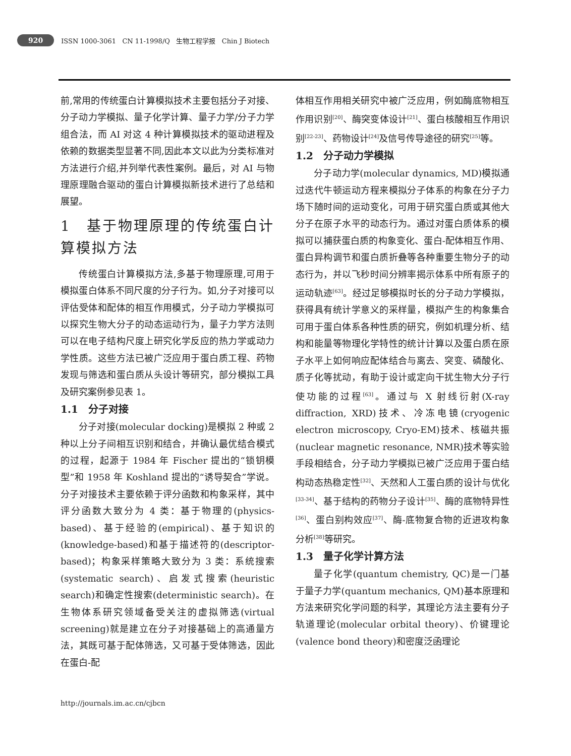920 ISSN 1000-3061 CN 11-1998/Q 生物工程学报 Chin J Biotech
前,常用的传统蛋白计算模拟技术主要包括分子对接、分子动力学模拟、量子化学计算、量子力学/分子力学组合法，而 AI 对这 4 种计算模拟技术的驱动进程及依赖的数据类型显著不同,因此本文以此为分类标准对方法进行介绍,并列举代表性案例。最后，对 AI 与物理原理融合驱动的蛋白计算模拟新技术进行了总结和展望。
1　基于物理原理的传统蛋白计算模拟方法
传统蛋白计算模拟方法,多基于物理原理,可用于模拟蛋白体系不同尺度的分子行为。如,分子对接可以评估受体和配体的相互作用模式，分子动力学模拟可以探究生物大分子的动态运动行为，量子力学方法则可以在电子结构尺度上研究化学反应的热力学或动力学性质。这些方法已被广泛应用于蛋白质工程、药物发现与筛选和蛋白质从头设计等研究，部分模拟工具及研究案例参见表 1。
1.1　分子对接
分子对接(molecular docking)是模拟 2 种或 2 种以上分子间相互识别和结合，并确认最优结合模式的过程，起源于 1984 年 Fischer 提出的“锁钥模型”和 1958 年 Koshland 提出的“诱导契合”学说。分子对接技术主要依赖于评分函数和构象采样，其中评分函数大致分为 4 类：基于物理的(physics-based)、基于经验的(empirical)、基于知识的(knowledge-based)和基于描述符的(descriptor-based)；构象采样策略大致分为 3 类：系统搜索(systematic search)、启发式搜索(heuristic search)和确定性搜索(deterministic search)。在生物体系研究领域备受关注的虚拟筛选(virtual screening)就是建立在分子对接基础上的高通量方法，其既可基于配体筛选，又可基于受体筛选，因此在蛋白-配
体相互作用相关研究中被广泛应用，例如酶底物相互作用识别<sup>[20]</sup>、酶突变体设计<sup>[21]</sup>、蛋白核酸相互作用识别<sup>[22-23]</sup>、药物设计<sup>[24]</sup>及信号传导途径的研究<sup>[25]</sup>等。
1.2　分子动力学模拟
分子动力学(molecular dynamics, MD)模拟通过迭代牛顿运动方程来模拟分子体系的构象在分子力场下随时间的运动变化，可用于研究蛋白质或其他大分子在原子水平的动态行为。通过对蛋白质体系的模拟可以捕获蛋白质的构象变化、蛋白-配体相互作用、蛋白异构调节和蛋白质折叠等各种重要生物分子的动态行为，并以飞秒时间分辨率揭示体系中所有原子的运动轨迹<sup>[63]</sup>。经过足够模拟时长的分子动力学模拟，获得具有统计学意义的采样量，模拟产生的构象集合可用于蛋白体系各种性质的研究，例如机理分析、结构和能量等物理化学特性的统计计算以及蛋白质在原子水平上如何响应配体结合与离去、突变、磷酸化、质子化等扰动，有助于设计或定向干扰生物大分子行使功能的过程<sup>[63]</sup>。通过与 X 射线衍射(X-ray diffraction, XRD)技术、冷冻电镜(cryogenic electron microscopy, Cryo-EM)技术、核磁共振(nuclear magnetic resonance, NMR)技术等实验手段相结合，分子动力学模拟已被广泛应用于蛋白结构动态热稳定性<sup>[32]</sup>、天然和人工蛋白质的设计与优化<sup>[33-34]</sup>、基于结构的药物分子设计<sup>[35]</sup>、酶的底物特异性<sup>[36]</sup>、蛋白别构效应<sup>[37]</sup>、酶-底物复合物的近进攻构象分析<sup>[38]</sup>等研究。
1.3　量子化学计算方法
量子化学(quantum chemistry, QC)是一门基于量子力学(quantum mechanics, QM)基本原理和方法来研究化学问题的科学，其理论方法主要有分子轨道理论(molecular orbital theory)、价键理论(valence bond theory)和密度泛函理论
http://journals.im.ac.cn/cjbcn